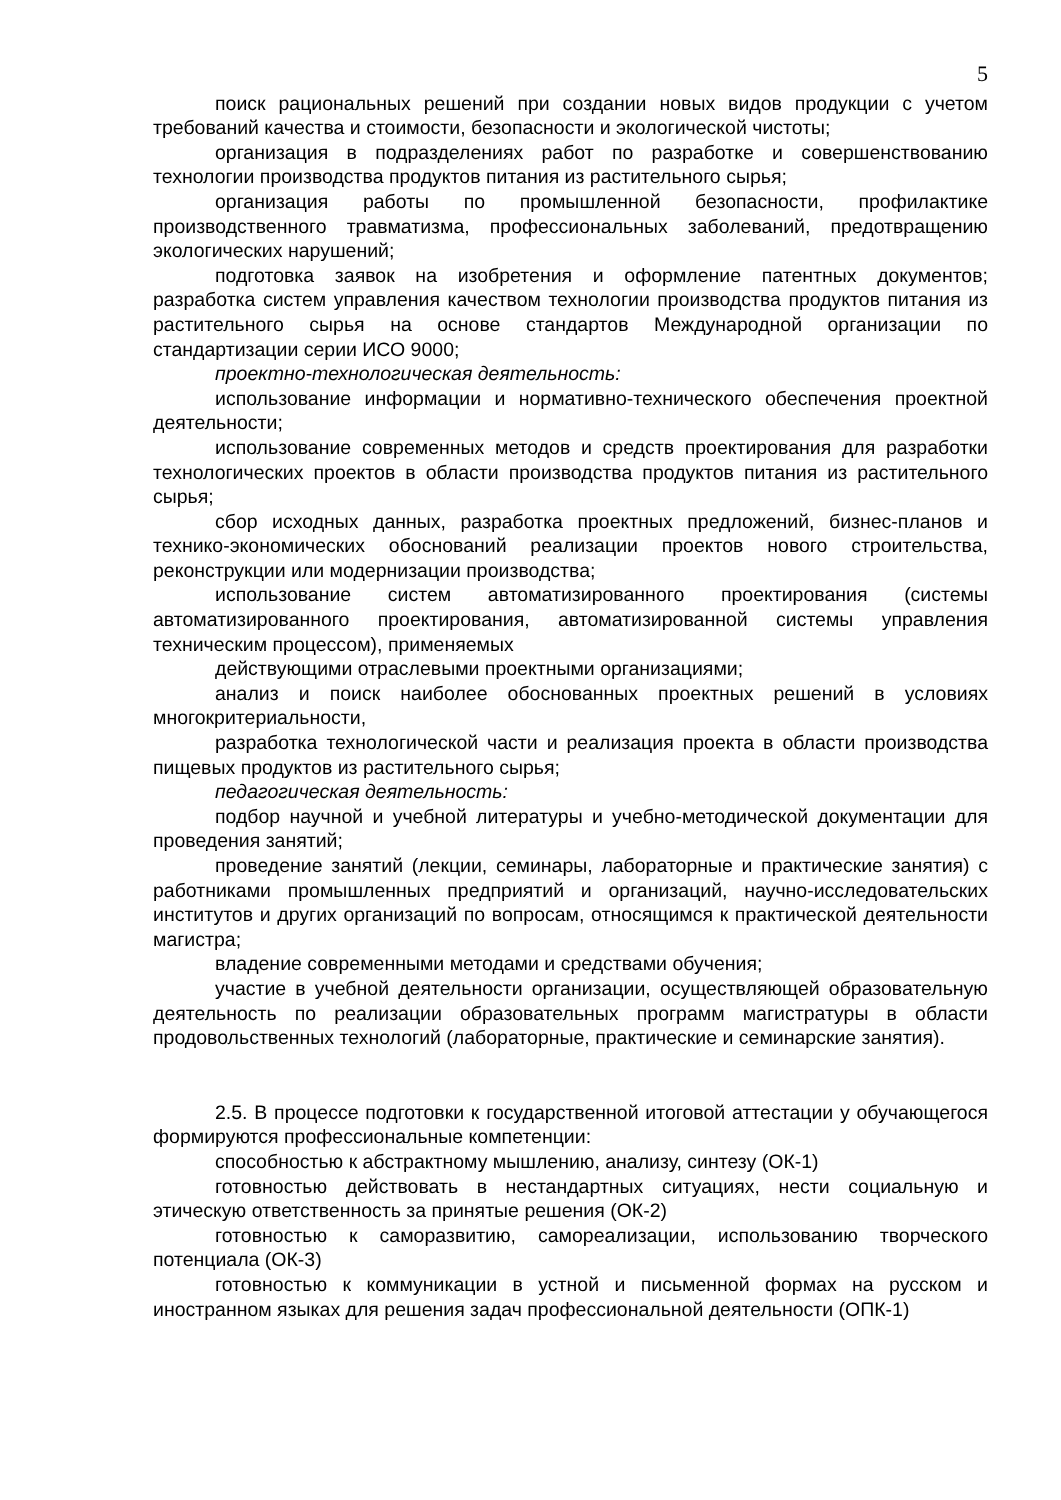5
поиск рациональных решений при создании новых видов продукции с учетом требований качества и стоимости, безопасности и экологической чистоты;
организация в подразделениях работ по разработке и совершенствованию технологии производства продуктов питания из растительного сырья;
организация работы по промышленной безопасности, профилактике производственного травматизма, профессиональных заболеваний, предотвращению экологических нарушений;
подготовка заявок на изобретения и оформление патентных документов; разработка систем управления качеством технологии производства продуктов питания из растительного сырья на основе стандартов Международной организации по стандартизации серии ИСО 9000;
проектно-технологическая деятельность:
использование информации и нормативно-технического обеспечения проектной деятельности;
использование современных методов и средств проектирования для разработки технологических проектов в области производства продуктов питания из растительного сырья;
сбор исходных данных, разработка проектных предложений, бизнес-планов и технико-экономических обоснований реализации проектов нового строительства, реконструкции или модернизации производства;
использование систем автоматизированного проектирования (системы автоматизированного проектирования, автоматизированной системы управления техническим процессом), применяемых
действующими отраслевыми проектными организациями;
анализ и поиск наиболее обоснованных проектных решений в условиях многокритериальности,
разработка технологической части и реализация проекта в области производства пищевых продуктов из растительного сырья;
педагогическая деятельность:
подбор научной и учебной литературы и учебно-методической документации для проведения занятий;
проведение занятий (лекции, семинары, лабораторные и практические занятия) с работниками промышленных предприятий и организаций, научно-исследовательских институтов и других организаций по вопросам, относящимся к практической деятельности магистра;
владение современными методами и средствами обучения;
участие в учебной деятельности организации, осуществляющей образовательную деятельность по реализации образовательных программ магистратуры в области продовольственных технологий (лабораторные, практические и семинарские занятия).
2.5. В процессе подготовки к государственной итоговой аттестации у обучающегося формируются профессиональные компетенции:
способностью к абстрактному мышлению, анализу, синтезу (ОК-1)
готовностью действовать в нестандартных ситуациях, нести социальную и этическую ответственность за принятые решения (ОК-2)
готовностью к саморазвитию, самореализации, использованию творческого потенциала (ОК-3)
готовностью к коммуникации в устной и письменной формах на русском и иностранном языках для решения задач профессиональной деятельности (ОПК-1)